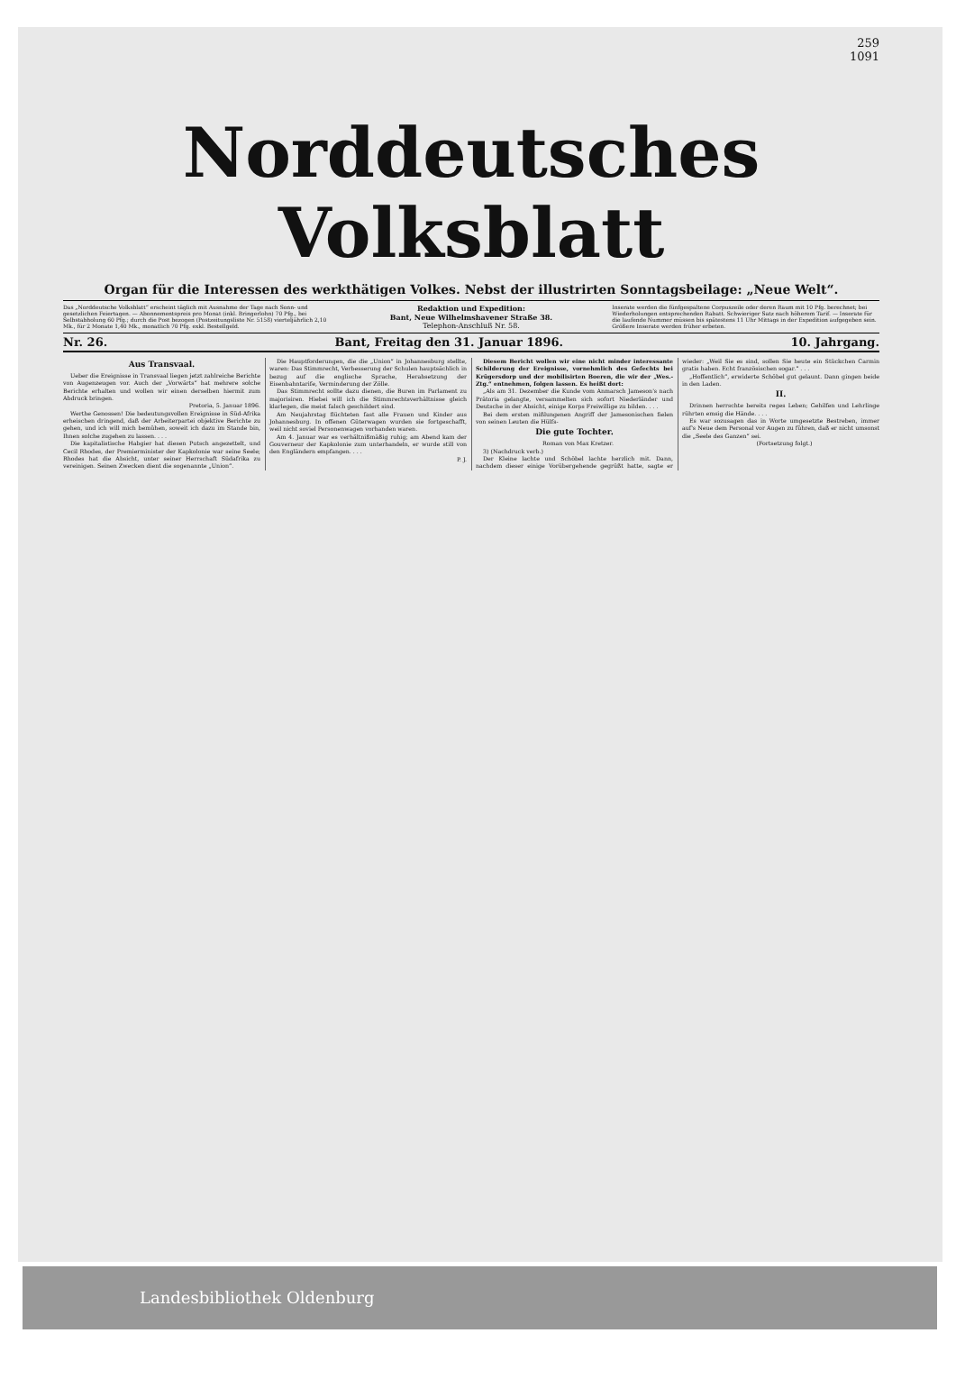259
1091
Norddeutsches Volksblatt
Organ für die Interessen des werkthätigen Volkes. Nebst der illustrirten Sonntagsbeilage: „Neue Welt“.
Das „Norddeutsche Volksblatt“ erscheint täglich mit Ausnahme der Tage nach Sonn- und gesetzlichen Feiertagen. — Abonnementspreis pro Monat (inkl. Bringerlohn) 70 Pfg., bei Selbstabholung 60 Pfg.; durch die Post bezogen (Postzeitungsliste Nr. 5158) vierteljährlich 2,10 Mk., für 2 Monate 1,40 Mk., monatlich 70 Pfg. exkl. Bestellgeld.
Redaktion und Expedition:
Bant, Neue Wilhelmshavener Straße 38.
Telephon-Anschluß Nr. 58.
Inserate werden die fünfgespaltene Corpuszeile oder deren Raum mit 10 Pfg. berechnet; bei Wiederholungen entsprechenden Rabatt. Schwieriger Satz nach höherem Tarif. — Inserate für die laufende Nummer müssen bis spätestens 11 Uhr Mittags in der Expedition aufgegeben sein. Größere Inserate werden früher erbeten.
Nr. 26. Bant, Freitag den 31. Januar 1896. 10. Jahrgang.
Aus Transvaal.
Ueber die Ereignisse in Transvaal liegen jetzt zahlreiche Berichte von Augenzeugen vor. Auch der „Vorwärts“ hat mehrere solche Berichte erhalten und wollen wir einen derselben hiermit zum Abdruck bringen.
Pretoria, 5. Januar 1896.
Werthe Genossen! Die bedeutungsvollen Ereignisse in Süd-Afrika erheischen dringend, daß der Arbeiterpartei objektive Berichte zu gehen, und ich will mich bemühen, soweit ich dazu im Stande bin, Ihnen solche zugehen zu lassen. . . .
Die kapitalistische Habgier hat diesen Putsch angezettelt, und Cecil Rhodes, der Premierminister der Kapkolonie war seine Seele; Rhodes hat die Absicht, unter seiner Herrschaft Südafrika zu vereinigen. Seinen Zwecken dient die sogenannte „Union“.
Die Hauptforderungen, die die „Union“ in Johannesburg stellte, waren: Das Stimmrecht, Verbesserung der Schulen hauptsächlich in bezug auf die englische Sprache, Herabsetzung der Eisenbahntarife, Verminderung der Zölle.
Das Stimmrecht sollte dazu dienen, die Buren im Parlament zu majorisiren. Hiebei will ich die Stimmrechtsverhältnisse gleich klarlegen, die meist falsch geschildert sind.
Am Neujahrstag flüchteten fast alle Frauen und Kinder aus Johannesburg. In offenen Güterwagen wurden sie fortgeschafft, weil nicht soviel Personenwagen vorhanden waren.
Am 4. Januar war es verhältnißmäßig ruhig; am Abend kam der Gouverneur der Kapkolonie zum unterhandeln, er wurde still von den Engländern empfangen. . . .
P. J.
Diesem Bericht wollen wir eine nicht minder interessante Schilderung der Ereignisse, vornehmlich des Gefechts bei Krügersdorp und der mobilisirten Boeren, die wir der „Wes.-Ztg.“ entnehmen, folgen lassen. Es heißt dort:
„Als am 31. Dezember die Kunde vom Anmarsch Jameson's nach Prätoria gelangte, versammelten sich sofort Niederländer und Deutsche in der Absicht, einige Korps Freiwillige zu bilden. . . .
Bei dem ersten mißlungenen Angriff der Jamesonischen fielen von seinen Leuten die Hülfs-
Die gute Tochter.
Roman von Max Kretzer.
3) (Nachdruck verb.)
Der Kleine lachte und Schöbel lachte herzlich mit. Dann, nachdem dieser einige Vorübergehende gegrüßt hatte, sagte er wieder: „Weil Sie es sind, sollen Sie heute ein Stückchen Carmin gratis haben. Echt französischen sogar.“ . . .
„Hoffentlich“, erwiderte Schöbel gut gelaunt. Dann gingen beide in den Laden.
II.
Drinnen herrschte bereits reges Leben; Gehilfen und Lehrlinge rührten emsig die Hände. . . .
Es war sozusagen das in Worte umgesetzte Bestreben, immer auf's Neue dem Personal vor Augen zu führen, daß er nicht umsonst die „Seele des Ganzen“ sei.
(Fortsetzung folgt.)
Landesbibliothek Oldenburg